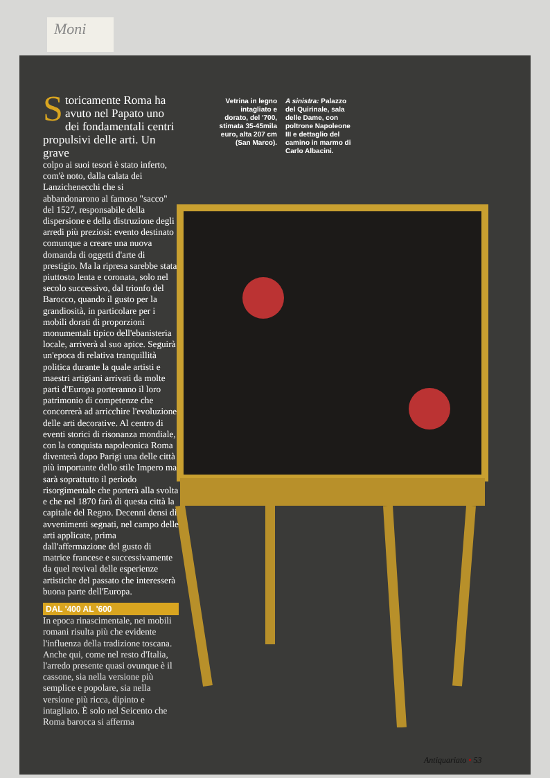Moni
Storicamente Roma ha avuto nel Papato uno dei fondamentali centri propulsivi delle arti. Un grave
colpo ai suoi tesori è stato inferto, com'è noto, dalla calata dei Lanzichenecchi che si abbandonarono al famoso "sacco" del 1527, responsabile della dispersione e della distruzione degli arredi più preziosi: evento destinato comunque a creare una nuova domanda di oggetti d'arte di prestigio. Ma la ripresa sarebbe stata piuttosto lenta e coronata, solo nel secolo successivo, dal trionfo del Barocco, quando il gusto per la grandiosità, in particolare per i mobili dorati di proporzioni monumentali tipico dell'ebanisteria locale, arriverà al suo apice. Seguirà un'epoca di relativa tranquillità politica durante la quale artisti e maestri artigiani arrivati da molte parti d'Europa porteranno il loro patrimonio di competenze che concorrerà ad arricchire l'evoluzione delle arti decorative. Al centro di eventi storici di risonanza mondiale, con la conquista napoleonica Roma diventerà dopo Parigi una delle città più importante dello stile Impero ma sarà soprattutto il periodo risorgimentale che porterà alla svolta e che nel 1870 farà di questa città la capitale del Regno. Decenni densi di avvenimenti segnati, nel campo delle arti applicate, prima dall'affermazione del gusto di matrice francese e successivamente da quel revival delle esperienze artistiche del passato che interesserà buona parte dell'Europa.
DAL '400 AL '600
In epoca rinascimentale, nei mobili romani risulta più che evidente l'influenza della tradizione toscana. Anche qui, come nel resto d'Italia, l'arredo presente quasi ovunque è il cassone, sia nella versione più semplice e popolare, sia nella versione più ricca, dipinto e intagliato. È solo nel Seicento che Roma barocca si afferma
Vetrina in legno intagliato e dorato, del '700, stimata 35-45mila euro, alta 207 cm (San Marco).
A sinistra: Palazzo del Quirinale, sala delle Dame, con poltrone Napoleone III e dettaglio del camino in marmo di Carlo Albacini.
Antiquariato • 53